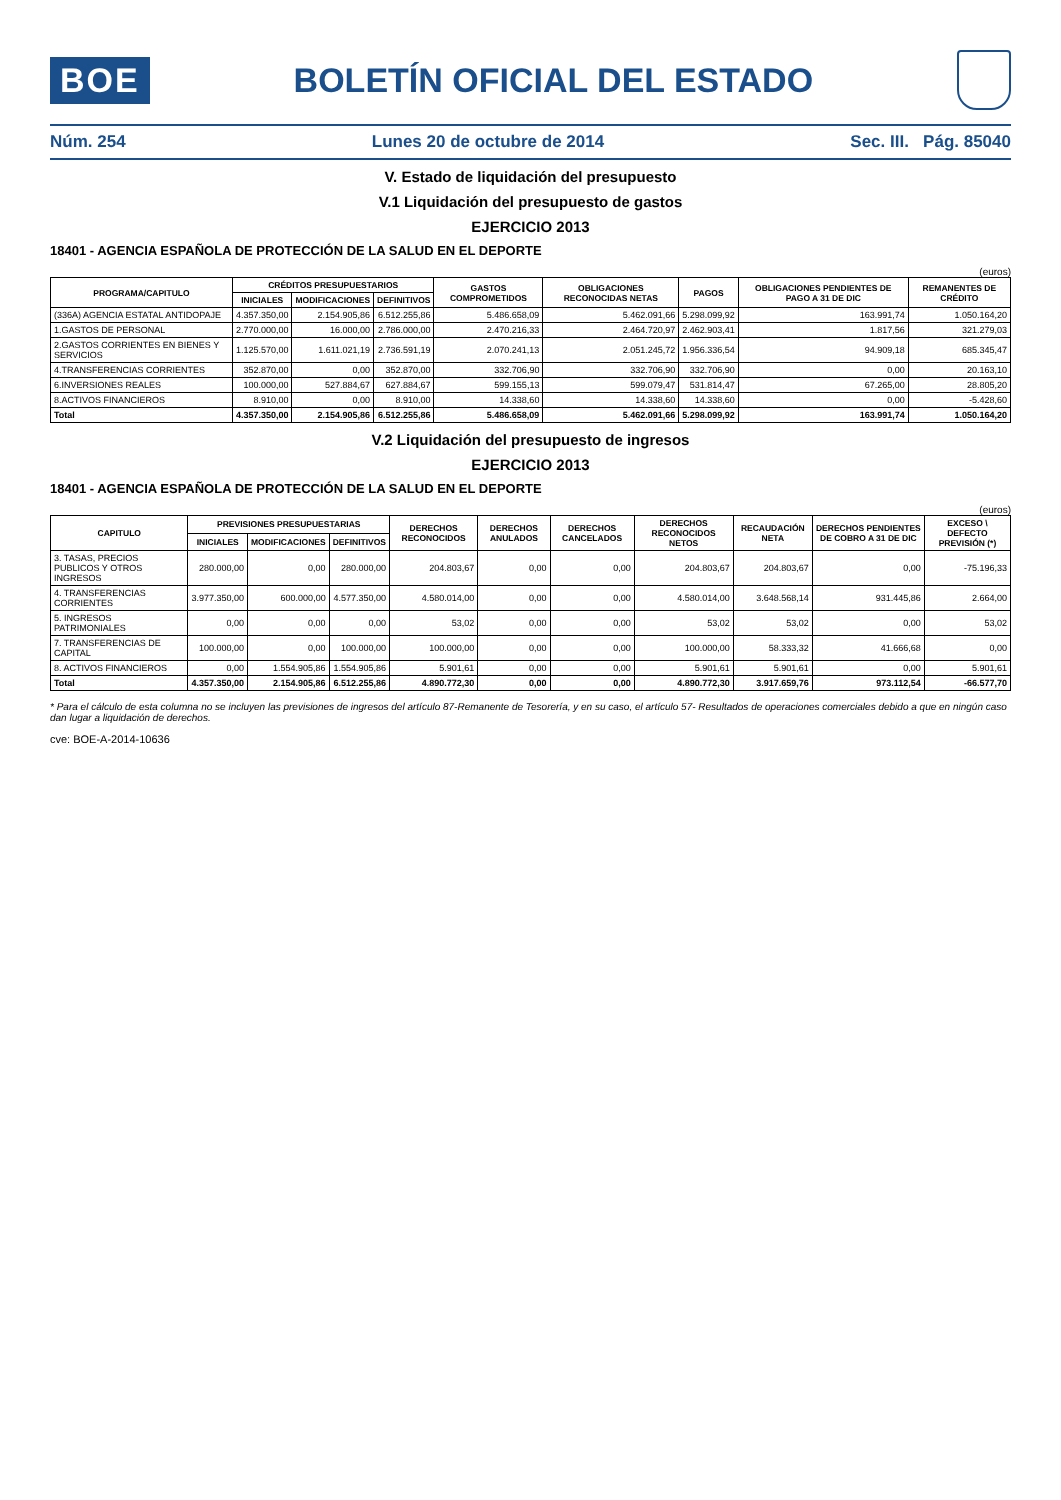BOE
BOLETÍN OFICIAL DEL ESTADO
Núm. 254 Lunes 20 de octubre de 2014 Sec. III. Pág. 85040
V. Estado de liquidación del presupuesto
V.1 Liquidación del presupuesto de gastos
EJERCICIO 2013
18401 - AGENCIA ESPAÑOLA DE PROTECCIÓN DE LA SALUD EN EL DEPORTE
(euros)
| PROGRAMA/CAPITULO | CRÉDITOS PRESUPUESTARIOS | | | GASTOS COMPROMETIDOS | OBLIGACIONES RECONOCIDAS NETAS | PAGOS | OBLIGACIONES PENDIENTES DE PAGO A 31 DE DIC | REMANENTES DE CRÉDITO |
| --- | --- | --- | --- | --- | --- | --- | --- | --- |
| | INICIALES | MODIFICACIONES | DEFINITIVOS | | | | | |
| (336A) AGENCIA ESTATAL ANTIDOPAJE | 4.357.350,00 | 2.154.905,86 | 6.512.255,86 | 5.486.658,09 | 5.462.091,66 | 5.298.099,92 | 163.991,74 | 1.050.164,20 |
| 1.GASTOS DE PERSONAL | 2.770.000,00 | 16.000,00 | 2.786.000,00 | 2.470.216,33 | 2.464.720,97 | 2.462.903,41 | 1.817,56 | 321.279,03 |
| 2.GASTOS CORRIENTES EN BIENES Y SERVICIOS | 1.125.570,00 | 1.611.021,19 | 2.736.591,19 | 2.070.241,13 | 2.051.245,72 | 1.956.336,54 | 94.909,18 | 685.345,47 |
| 4.TRANSFERENCIAS CORRIENTES | 352.870,00 | 0,00 | 352.870,00 | 332.706,90 | 332.706,90 | 332.706,90 | 0,00 | 20.163,10 |
| 6.INVERSIONES REALES | 100.000,00 | 527.884,67 | 627.884,67 | 599.155,13 | 599.079,47 | 531.814,47 | 67.265,00 | 28.805,20 |
| 8.ACTIVOS FINANCIEROS | 8.910,00 | 0,00 | 8.910,00 | 14.338,60 | 14.338,60 | 14.338,60 | 0,00 | -5.428,60 |
| Total | 4.357.350,00 | 2.154.905,86 | 6.512.255,86 | 5.486.658,09 | 5.462.091,66 | 5.298.099,92 | 163.991,74 | 1.050.164,20 |
V.2 Liquidación del presupuesto de ingresos
EJERCICIO 2013
18401 - AGENCIA ESPAÑOLA DE PROTECCIÓN DE LA SALUD EN EL DEPORTE
(euros)
| CAPITULO | PREVISIONES PRESUPUESTARIAS | | | DERECHOS RECONOCIDOS | DERECHOS ANULADOS | DERECHOS CANCELADOS | DERECHOS RECONOCIDOS NETOS | RECAUDACIÓN NETA | DERECHOS PENDIENTES DE COBRO A 31 DE DIC | EXCESO \ DEFECTO PREVISIÓN (*) |
| --- | --- | --- | --- | --- | --- | --- | --- | --- | --- | --- |
| | INICIALES | MODIFICACIONES | DEFINITIVOS | | | | | | | |
| 3. TASAS, PRECIOS PUBLICOS Y OTROS INGRESOS | 280.000,00 | 0,00 | 280.000,00 | 204.803,67 | 0,00 | 0,00 | 204.803,67 | 204.803,67 | 0,00 | -75.196,33 |
| 4. TRANSFERENCIAS CORRIENTES | 3.977.350,00 | 600.000,00 | 4.577.350,00 | 4.580.014,00 | 0,00 | 0,00 | 4.580.014,00 | 3.648.568,14 | 931.445,86 | 2.664,00 |
| 5. INGRESOS PATRIMONIALES | 0,00 | 0,00 | 0,00 | 53,02 | 0,00 | 0,00 | 53,02 | 53,02 | 0,00 | 53,02 |
| 7. TRANSFERENCIAS DE CAPITAL | 100.000,00 | 0,00 | 100.000,00 | 100.000,00 | 0,00 | 0,00 | 100.000,00 | 58.333,32 | 41.666,68 | 0,00 |
| 8. ACTIVOS FINANCIEROS | 0,00 | 1.554.905,86 | 1.554.905,86 | 5.901,61 | 0,00 | 0,00 | 5.901,61 | 5.901,61 | 0,00 | 5.901,61 |
| Total | 4.357.350,00 | 2.154.905,86 | 6.512.255,86 | 4.890.772,30 | 0,00 | 0,00 | 4.890.772,30 | 3.917.659,76 | 973.112,54 | -66.577,70 |
* Para el cálculo de esta columna no se incluyen las previsiones de ingresos del artículo 87-Remanente de Tesorería, y en su caso, el artículo 57- Resultados de operaciones comerciales debido a que en ningún caso dan lugar a liquidación de derechos.
cve: BOE-A-2014-10636